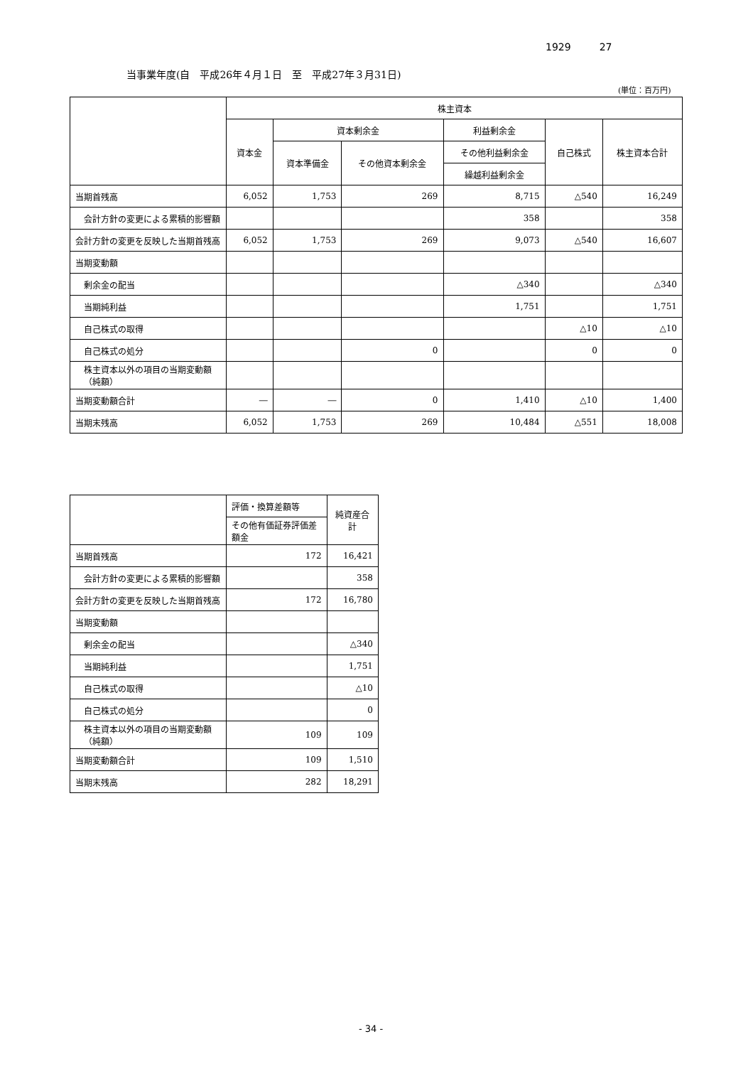1929 27
当事業年度(自　平成26年４月１日　至　平成27年３月31日)
(単位：百万円)
| | 株主資本 | | | | | |
| --- | --- | --- | --- | --- | --- | --- |
| | 資本金 | 資本剰余金 | | 利益剰余金 | 自己株式 | 株主資本合計 |
| | | 資本準備金 | その他資本剰余金 | その他利益剰余金 | | |
| | | | | 繰越利益剰余金 | | |
| 当期首残高 | 6,052 | 1,753 | 269 | 8,715 | △540 | 16,249 |
| 会計方針の変更による累積的影響額 | | | | 358 | | 358 |
| 会計方針の変更を反映した当期首残高 | 6,052 | 1,753 | 269 | 9,073 | △540 | 16,607 |
| 当期変動額 | | | | | | |
| 剰余金の配当 | | | | △340 | | △340 |
| 当期純利益 | | | | 1,751 | | 1,751 |
| 自己株式の取得 | | | | | △10 | △10 |
| 自己株式の処分 | | | 0 | | 0 | 0 |
| 株主資本以外の項目の当期変動額（純額） | | | | | | |
| 当期変動額合計 | ― | ― | 0 | 1,410 | △10 | 1,400 |
| 当期末残高 | 6,052 | 1,753 | 269 | 10,484 | △551 | 18,008 |
| | 評価・換算差額等 | 純資産合計 |
| --- | --- | --- |
| | その他有価証券評価差額金 | |
| 当期首残高 | 172 | 16,421 |
| 会計方針の変更による累積的影響額 | | 358 |
| 会計方針の変更を反映した当期首残高 | 172 | 16,780 |
| 当期変動額 | | |
| 剰余金の配当 | | △340 |
| 当期純利益 | | 1,751 |
| 自己株式の取得 | | △10 |
| 自己株式の処分 | | 0 |
| 株主資本以外の項目の当期変動額（純額） | 109 | 109 |
| 当期変動額合計 | 109 | 1,510 |
| 当期末残高 | 282 | 18,291 |
- 34 -